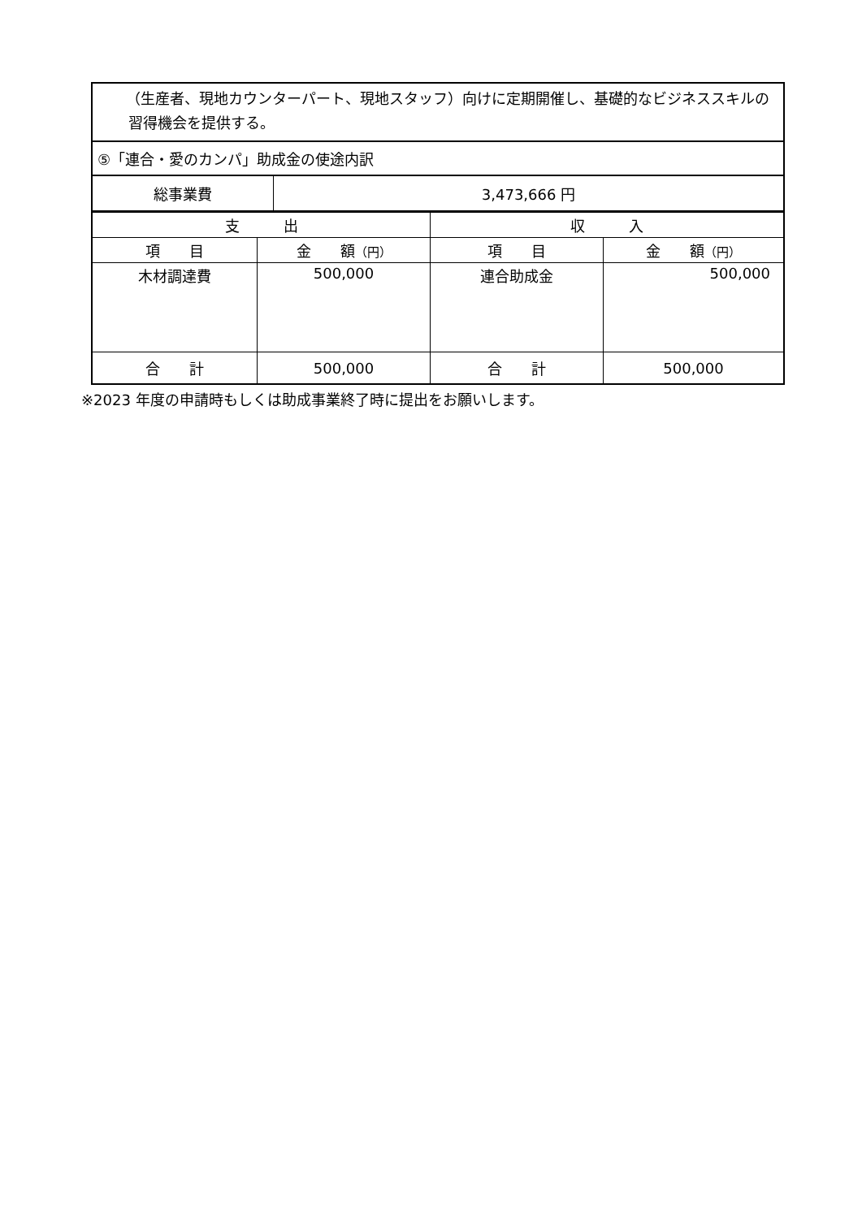| （生産者、現地カウンターパート、現地スタッフ）向けに定期開催し、基礎的なビジネススキルの習得機会を提供する。 | |
| ⑤「連合・愛のカンパ」助成金の使途内訳 | |
| 総事業費 | 3,473,666 円 |
| 支 出 | | 収 入 | |
| 項 目 | 金 額 （円） | 項 目 | 金 額 （円） |
| 木材調達費 | 500,000 | 連合助成金 | 500,000 |
| 合 計 | 500,000 | 合 計 | 500,000 |
※2023 年度の申請時もしくは助成事業終了時に提出をお願いします。